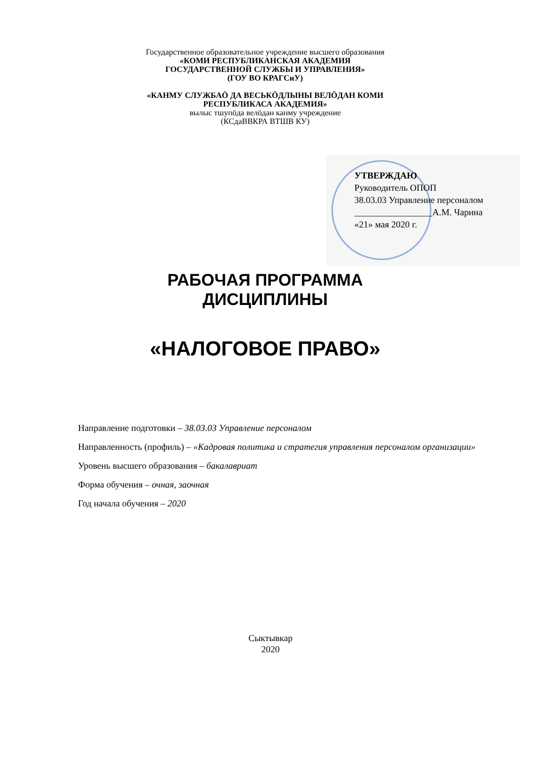Государственное образовательное учреждение высшего образования
«КОМИ РЕСПУБЛИКАНСКАЯ АКАДЕМИЯ
ГОСУДАРСТВЕННОЙ СЛУЖБЫ И УПРАВЛЕНИЯ»
(ГОУ ВО КРАГСиУ)
«КАНМУ СЛУЖБАÖ ДА ВЕСЬКÖДЛЫНЫ ВЕЛÖДАН КОМИ
РЕСПУБЛИКАСА АКАДЕМИЯ»
вылыс тшупöда велöдан канму учреждение
(КСдаВВКРА ВТШВ КУ)
УТВЕРЖДАЮ
Руководитель ОПОП
38.03.03 Управление персоналом
_________________А.М. Чарина
«21» мая 2020 г.
РАБОЧАЯ ПРОГРАММА
ДИСЦИПЛИНЫ
«НАЛОГОВОЕ ПРАВО»
Направление подготовки – 38.03.03 Управление персоналом
Направленность (профиль) – «Кадровая политика и стратегия управления персоналом организации»
Уровень высшего образования – бакалавриат
Форма обучения – очная, заочная
Год начала обучения – 2020
Сыктывкар
2020